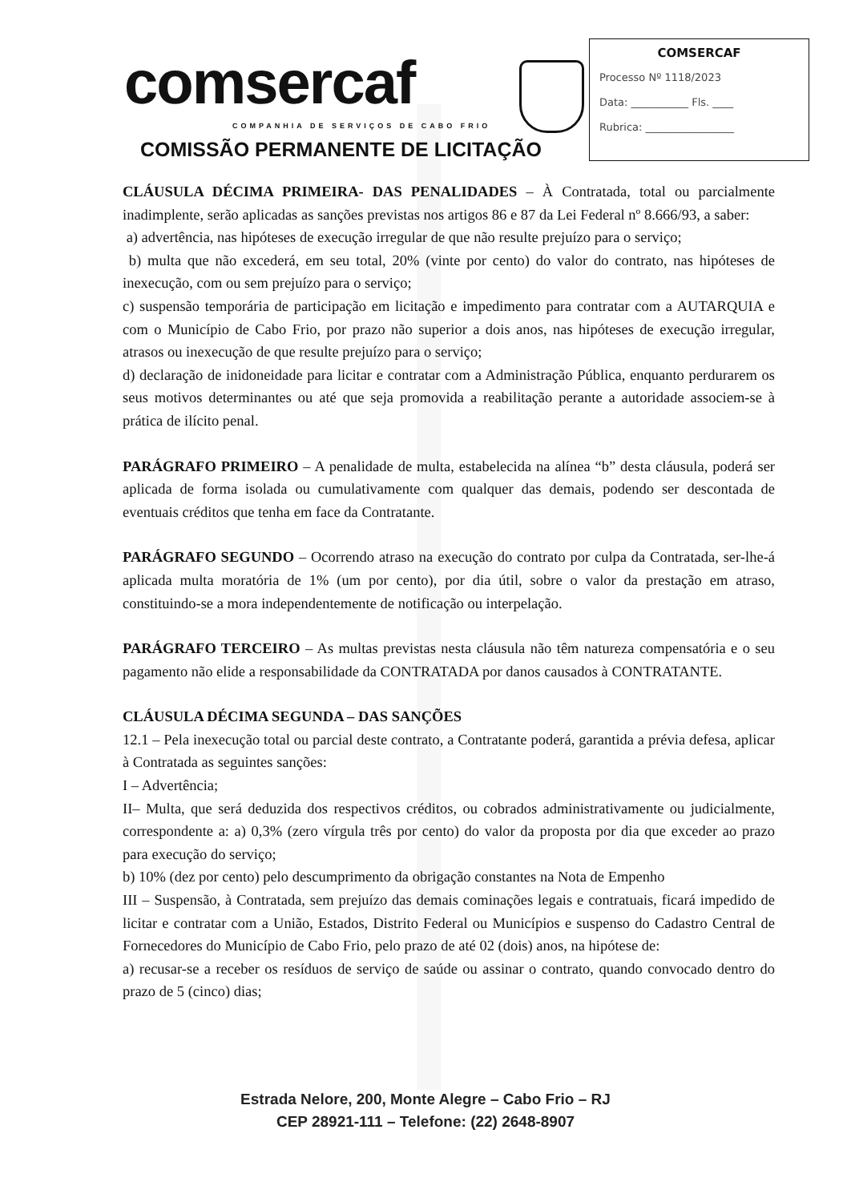comsercaf
COMPANHIA DE SERVIÇOS DE CABO FRIO
COMISSÃO PERMANENTE DE LICITAÇÃO
COMSERCAF
Processo Nº 1118/2023
Data: ___________ Fls. ____
Rubrica: _________________
CLÁUSULA DÉCIMA PRIMEIRA- DAS PENALIDADES – À Contratada, total ou parcialmente inadimplente, serão aplicadas as sanções previstas nos artigos 86 e 87 da Lei Federal nº 8.666/93, a saber:
a) advertência, nas hipóteses de execução irregular de que não resulte prejuízo para o serviço;
b) multa que não excederá, em seu total, 20% (vinte por cento) do valor do contrato, nas hipóteses de inexecução, com ou sem prejuízo para o serviço;
c) suspensão temporária de participação em licitação e impedimento para contratar com a AUTARQUIA e com o Município de Cabo Frio, por prazo não superior a dois anos, nas hipóteses de execução irregular, atrasos ou inexecução de que resulte prejuízo para o serviço;
d) declaração de inidoneidade para licitar e contratar com a Administração Pública, enquanto perdurarem os seus motivos determinantes ou até que seja promovida a reabilitação perante a autoridade associem-se à prática de ilícito penal.
PARÁGRAFO PRIMEIRO – A penalidade de multa, estabelecida na alínea “b” desta cláusula, poderá ser aplicada de forma isolada ou cumulativamente com qualquer das demais, podendo ser descontada de eventuais créditos que tenha em face da Contratante.
PARÁGRAFO SEGUNDO – Ocorrendo atraso na execução do contrato por culpa da Contratada, ser-lhe-á aplicada multa moratória de 1% (um por cento), por dia útil, sobre o valor da prestação em atraso, constituindo-se a mora independentemente de notificação ou interpelação.
PARÁGRAFO TERCEIRO – As multas previstas nesta cláusula não têm natureza compensatória e o seu pagamento não elide a responsabilidade da CONTRATADA por danos causados à CONTRATANTE.
CLÁUSULA DÉCIMA SEGUNDA – DAS SANÇÕES
12.1 – Pela inexecução total ou parcial deste contrato, a Contratante poderá, garantida a prévia defesa, aplicar à Contratada as seguintes sanções:
I – Advertência;
II– Multa, que será deduzida dos respectivos créditos, ou cobrados administrativamente ou judicialmente, correspondente a: a) 0,3% (zero vírgula três por cento) do valor da proposta por dia que exceder ao prazo para execução do serviço;
b) 10% (dez por cento) pelo descumprimento da obrigação constantes na Nota de Empenho
III – Suspensão, à Contratada, sem prejuízo das demais cominações legais e contratuais, ficará impedido de licitar e contratar com a União, Estados, Distrito Federal ou Municípios e suspenso do Cadastro Central de Fornecedores do Município de Cabo Frio, pelo prazo de até 02 (dois) anos, na hipótese de:
a) recusar-se a receber os resíduos de serviço de saúde ou assinar o contrato, quando convocado dentro do prazo de 5 (cinco) dias;
Estrada Nelore, 200, Monte Alegre – Cabo Frio – RJ
CEP 28921-111 – Telefone: (22) 2648-8907